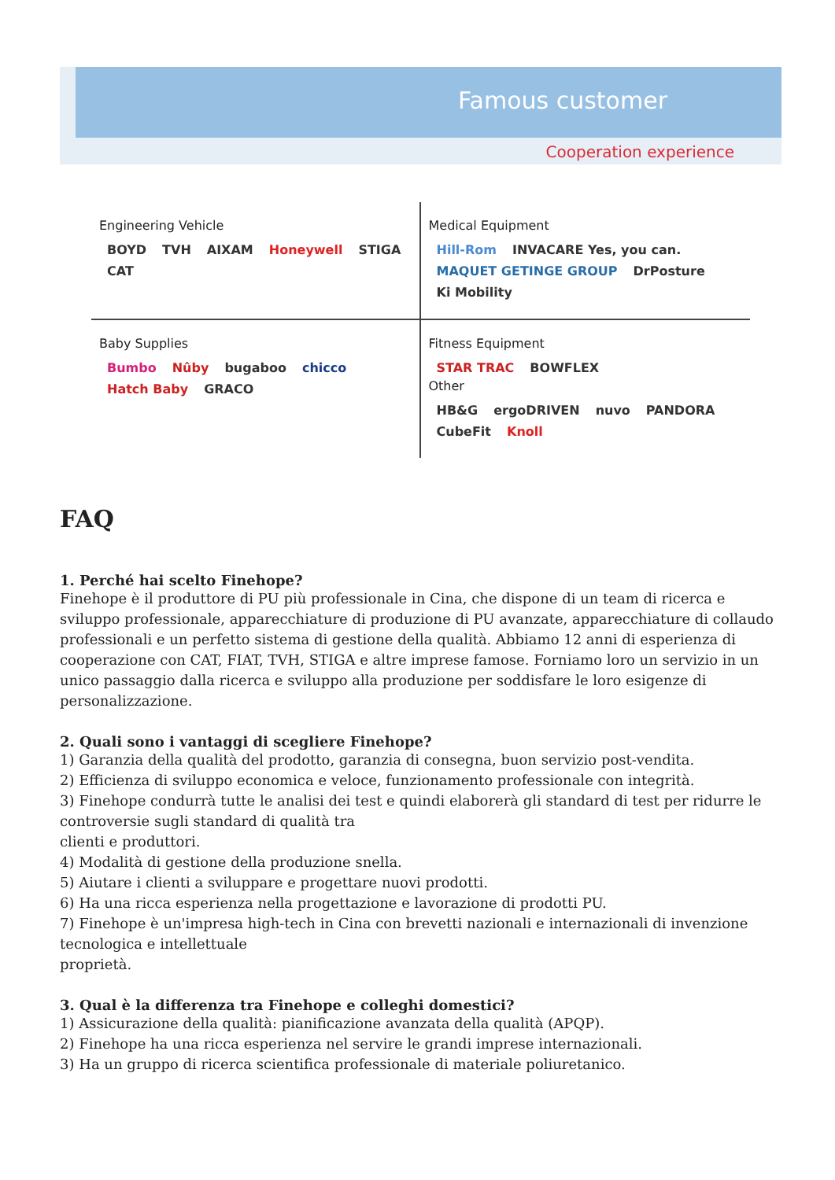Famous customer
Cooperation experience
Engineering Vehicle
BOYD TVH AIXAM Honeywell STIGA CAT
Medical Equipment
Hill-Rom INVACARE Yes, you can. MAQUET GETINGE GROUP DrPosture Ki Mobility
Baby Supplies
Bumbo Nûby bugaboo chicco Hatch Baby GRACO
Fitness Equipment
STAR TRAC BOWFLEX
Other
HB&G ergoDRIVEN nuvo PANDORA CubeFit Knoll
FAQ
1. Perché hai scelto Finehope?
Finehope è il produttore di PU più professionale in Cina, che dispone di un team di ricerca e sviluppo professionale, apparecchiature di produzione di PU avanzate, apparecchiature di collaudo professionali e un perfetto sistema di gestione della qualità. Abbiamo 12 anni di esperienza di cooperazione con CAT, FIAT, TVH, STIGA e altre imprese famose. Forniamo loro un servizio in un unico passaggio dalla ricerca e sviluppo alla produzione per soddisfare le loro esigenze di personalizzazione.
2. Quali sono i vantaggi di scegliere Finehope?
1) Garanzia della qualità del prodotto, garanzia di consegna, buon servizio post-vendita.
2) Efficienza di sviluppo economica e veloce, funzionamento professionale con integrità.
3) Finehope condurrà tutte le analisi dei test e quindi elaborerà gli standard di test per ridurre le controversie sugli standard di qualità tra
clienti e produttori.
4) Modalità di gestione della produzione snella.
5) Aiutare i clienti a sviluppare e progettare nuovi prodotti.
6) Ha una ricca esperienza nella progettazione e lavorazione di prodotti PU.
7) Finehope è un'impresa high-tech in Cina con brevetti nazionali e internazionali di invenzione tecnologica e intellettuale
proprietà.
3. Qual è la differenza tra Finehope e colleghi domestici?
1) Assicurazione della qualità: pianificazione avanzata della qualità (APQP).
2) Finehope ha una ricca esperienza nel servire le grandi imprese internazionali.
3) Ha un gruppo di ricerca scientifica professionale di materiale poliuretanico.